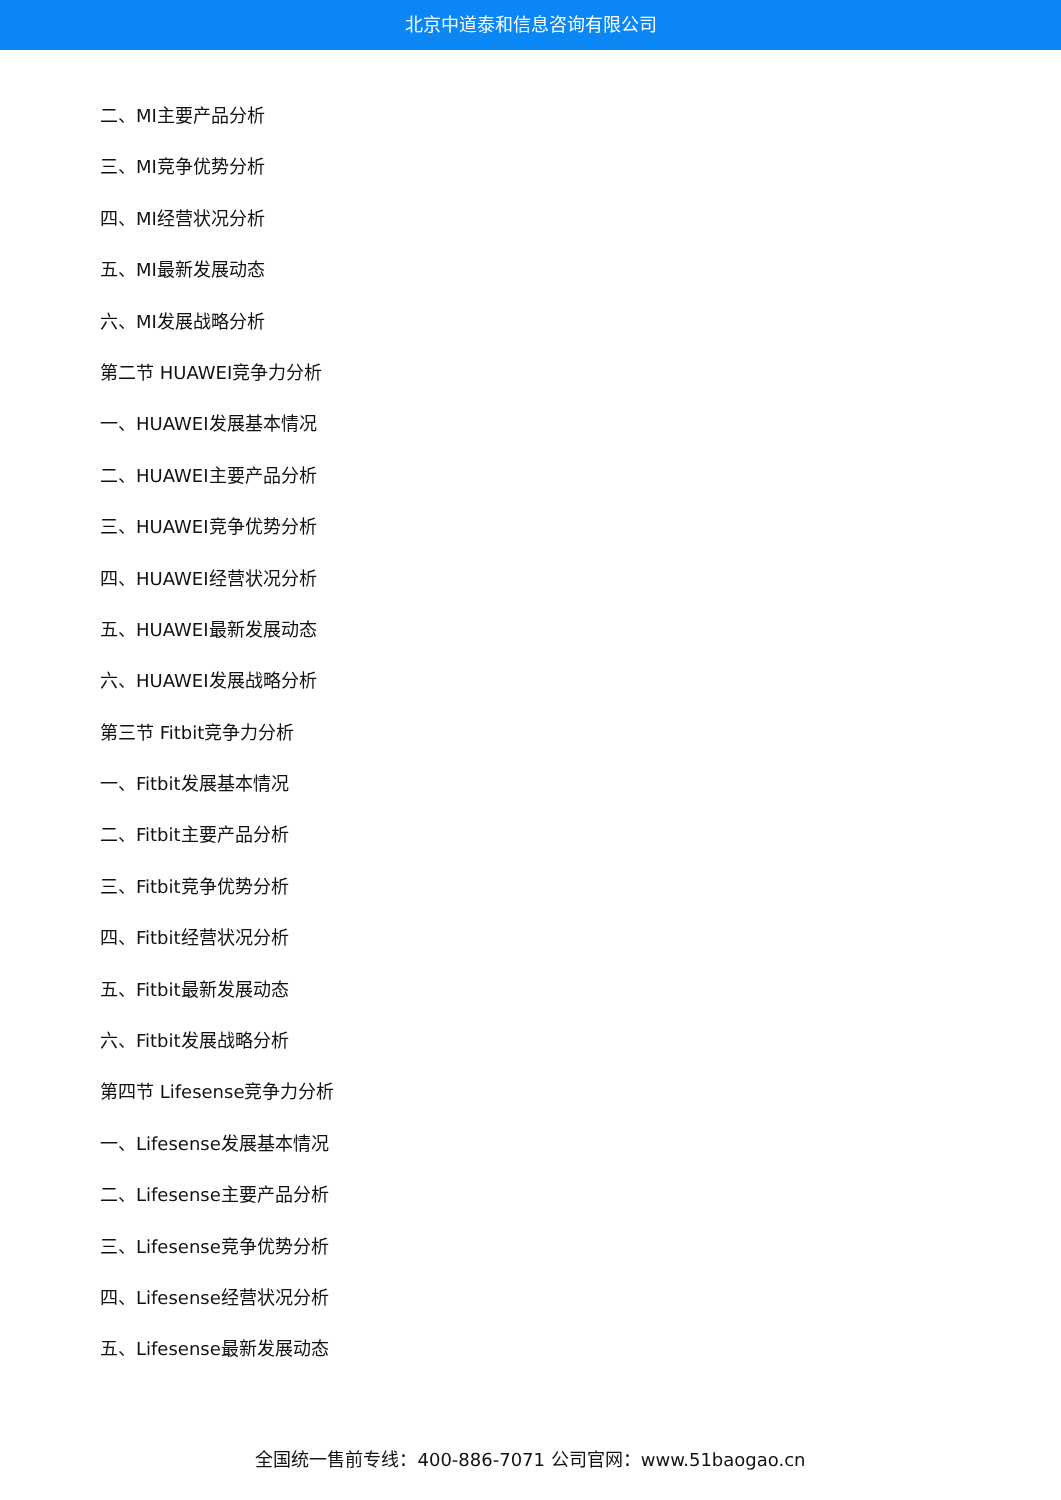北京中道泰和信息咨询有限公司
二、MI主要产品分析
三、MI竞争优势分析
四、MI经营状况分析
五、MI最新发展动态
六、MI发展战略分析
第二节 HUAWEI竞争力分析
一、HUAWEI发展基本情况
二、HUAWEI主要产品分析
三、HUAWEI竞争优势分析
四、HUAWEI经营状况分析
五、HUAWEI最新发展动态
六、HUAWEI发展战略分析
第三节 Fitbit竞争力分析
一、Fitbit发展基本情况
二、Fitbit主要产品分析
三、Fitbit竞争优势分析
四、Fitbit经营状况分析
五、Fitbit最新发展动态
六、Fitbit发展战略分析
第四节 Lifesense竞争力分析
一、Lifesense发展基本情况
二、Lifesense主要产品分析
三、Lifesense竞争优势分析
四、Lifesense经营状况分析
五、Lifesense最新发展动态
全国统一售前专线：400-886-7071 公司官网：www.51baogao.cn